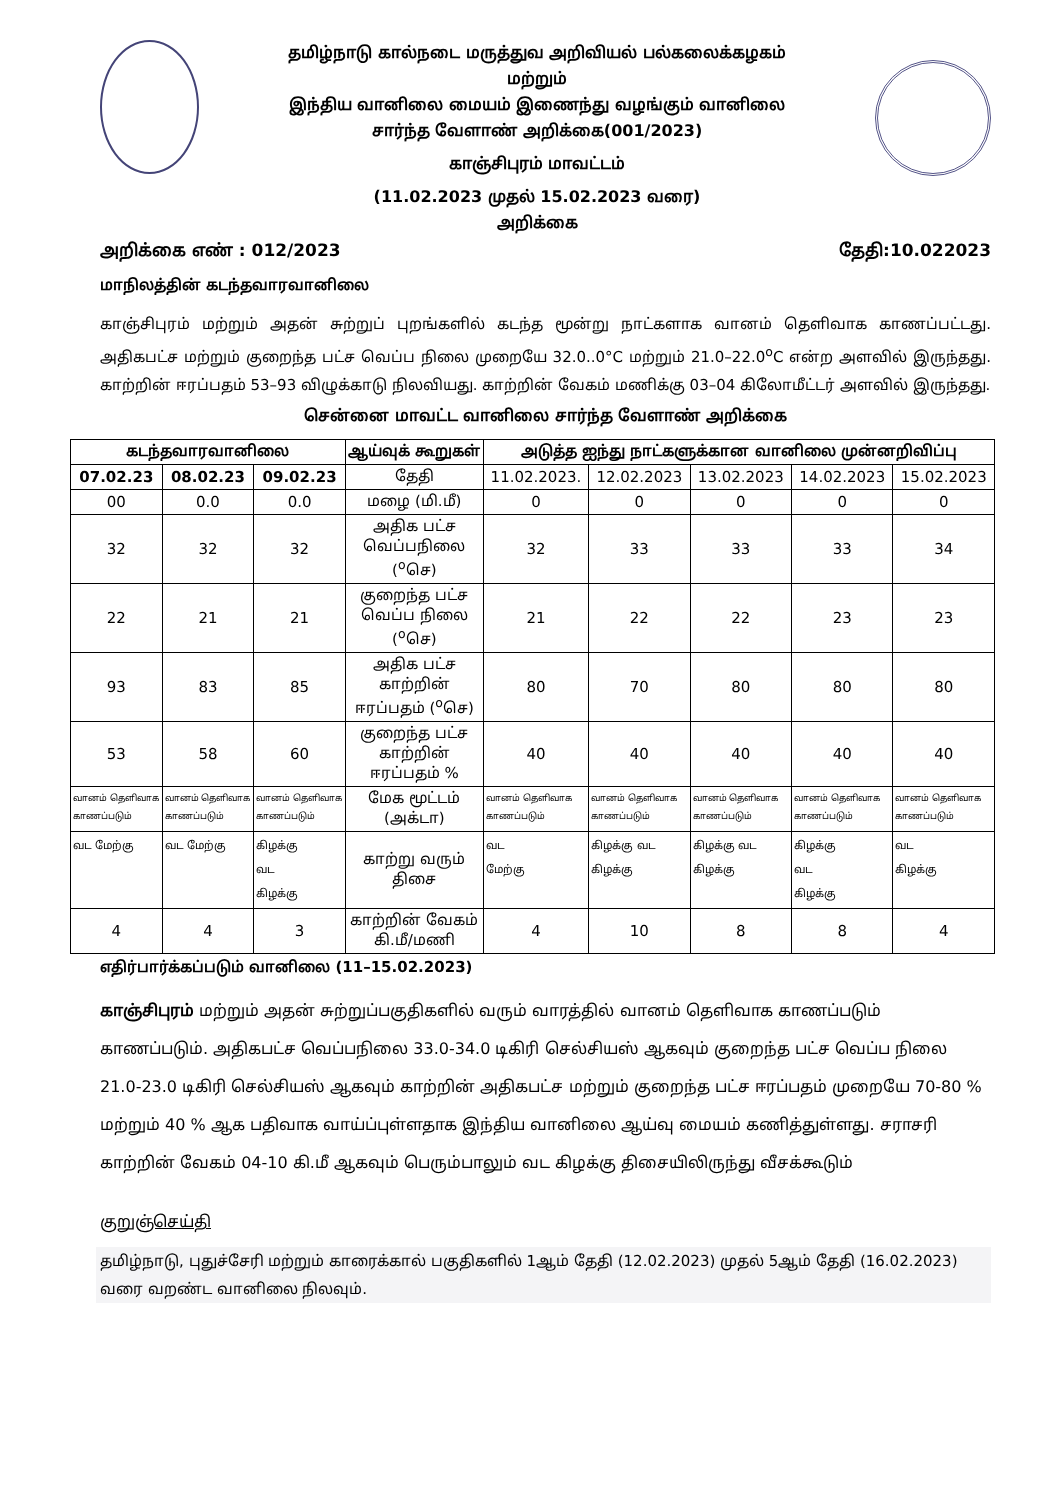தமிழ்நாடு கால்நடை மருத்துவ அறிவியல் பல்கலைக்கழகம்
மற்றும்
இந்திய வானிலை மையம் இணைந்து வழங்கும் வானிலை
சார்ந்த வேளாண் அறிக்கை(001/2023)
காஞ்சிபுரம் மாவட்டம்
(11.02.2023 முதல் 15.02.2023 வரை)
அறிக்கை
அறிக்கை எண் : 012/2023 தேதி:10.022023
மாநிலத்தின் கடந்தவாரவானிலை
காஞ்சிபுரம் மற்றும் அதன் சுற்றுப் புறங்களில் கடந்த மூன்று நாட்களாக வானம் தெளிவாக காணப்பட்டது. அதிகபட்ச மற்றும் குறைந்த பட்ச வெப்ப நிலை முறையே 32.0..0°C மற்றும் 21.0–22.0<sup>o</sup>C என்ற அளவில் இருந்தது. காற்றின் ஈரப்பதம் 53–93 விழுக்காடு நிலவியது. காற்றின் வேகம் மணிக்கு 03–04 கிலோமீட்டர் அளவில் இருந்தது.
சென்னை மாவட்ட வானிலை சார்ந்த வேளாண் அறிக்கை
| கடந்தவாரவானிலை | | | ஆய்வுக் கூறுகள் | அடுத்த ஐந்து நாட்களுக்கான வானிலை முன்னறிவிப்பு | | | | |
| --- | --- | --- | --- | --- | --- | --- | --- | --- |
| 07.02.23 | 08.02.23 | 09.02.23 | தேதி | 11.02.2023. | 12.02.2023 | 13.02.2023 | 14.02.2023 | 15.02.2023 |
| 00 | 0.0 | 0.0 | மழை (மி.மீ) | 0 | 0 | 0 | 0 | 0 |
| 32 | 32 | 32 | அதிக பட்ச வெப்பநிலை (<sup>o</sup>செ) | 32 | 33 | 33 | 33 | 34 |
| 22 | 21 | 21 | குறைந்த பட்ச வெப்ப நிலை (<sup>o</sup>செ) | 21 | 22 | 22 | 23 | 23 |
| 93 | 83 | 85 | அதிக பட்ச காற்றின் ஈரப்பதம் (<sup>o</sup>செ) | 80 | 70 | 80 | 80 | 80 |
| 53 | 58 | 60 | குறைந்த பட்ச காற்றின் ஈரப்பதம் % | 40 | 40 | 40 | 40 | 40 |
| வானம் தெளிவாக காணப்படும் | வானம் தெளிவாக காணப்படும் | வானம் தெளிவாக காணப்படும் | மேக மூட்டம் (அக்டா) | வானம் தெளிவாக காணப்படும் | வானம் தெளிவாக காணப்படும் | வானம் தெளிவாக காணப்படும் | வானம் தெளிவாக காணப்படும் | வானம் தெளிவாக காணப்படும் |
| வட மேற்கு | வட மேற்கு | கிழக்கு வட கிழக்கு | காற்று வரும் திசை | வட மேற்கு | கிழக்கு வட கிழக்கு | கிழக்கு வட கிழக்கு | கிழக்கு வட கிழக்கு | வட கிழக்கு |
| 4 | 4 | 3 | காற்றின் வேகம் கி.மீ/மணி | 4 | 10 | 8 | 8 | 4 |
எதிர்பார்க்கப்படும் வானிலை (11–15.02.2023)
காஞ்சிபுரம் மற்றும் அதன் சுற்றுப்பகுதிகளில் வரும் வாரத்தில் வானம் தெளிவாக காணப்படும் காணப்படும். அதிகபட்ச வெப்பநிலை 33.0-34.0 டிகிரி செல்சியஸ் ஆகவும் குறைந்த பட்ச வெப்ப நிலை 21.0-23.0 டிகிரி செல்சியஸ் ஆகவும் காற்றின் அதிகபட்ச மற்றும் குறைந்த பட்ச ஈரப்பதம் முறையே 70-80 % மற்றும் 40 % ஆக பதிவாக வாய்ப்புள்ளதாக இந்திய வானிலை ஆய்வு மையம் கணித்துள்ளது. சராசரி காற்றின் வேகம் 04-10 கி.மீ ஆகவும் பெரும்பாலும் வட கிழக்கு திசையிலிருந்து வீசக்கூடும்
குறுஞ்செய்தி
தமிழ்நாடு, புதுச்சேரி மற்றும் காரைக்கால் பகுதிகளில் 1ஆம் தேதி (12.02.2023) முதல் 5ஆம் தேதி (16.02.2023) வரை வறண்ட வானிலை நிலவும்.